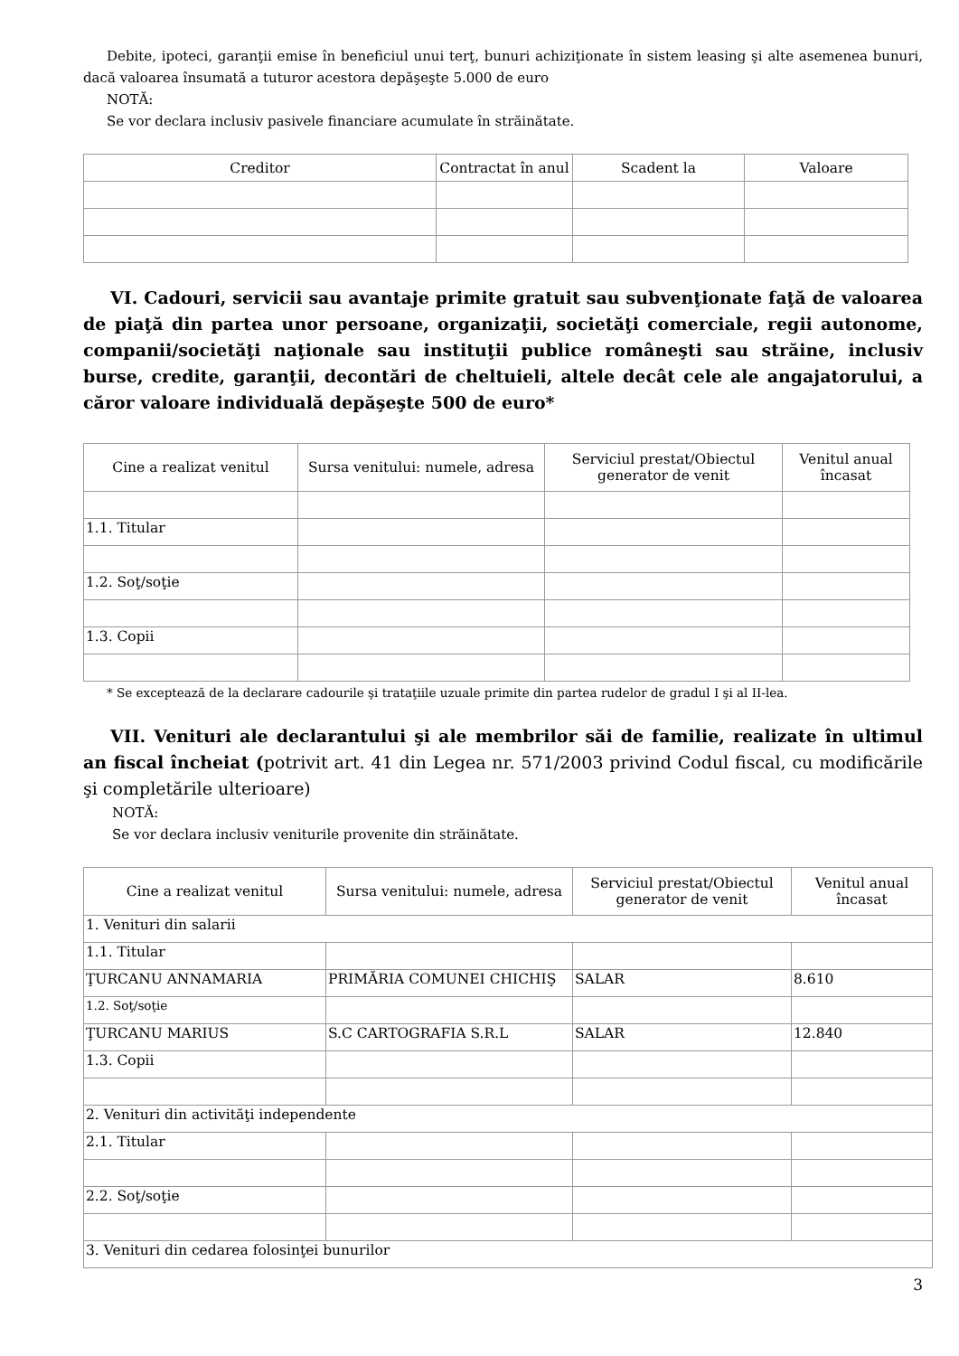Debite, ipoteci, garanţii emise în beneficiul unui terţ, bunuri achiziţionate în sistem leasing şi alte asemenea bunuri, dacă valoarea însumată a tuturor acestora depăşeşte 5.000 de euro
NOTĂ:
Se vor declara inclusiv pasivele financiare acumulate în străinătate.
| Creditor | Contractat în anul | Scadent la | Valoare |
| --- | --- | --- | --- |
VI. Cadouri, servicii sau avantaje primite gratuit sau subvenţionate faţă de valoarea de piaţă din partea unor persoane, organizaţii, societăţi comerciale, regii autonome, companii/societăţi naţionale sau instituţii publice româneşti sau străine, inclusiv burse, credite, garanţii, decontări de cheltuieli, altele decât cele ale angajatorului, a căror valoare individuală depăşeşte 500 de euro*
| Cine a realizat venitul | Sursa venitului: numele, adresa | Serviciul prestat/Obiectul generator de venit | Venitul anual încasat |
| --- | --- | --- | --- |
| 1.1. Titular | | | |
| 1.2. Soţ/soţie | | | |
| 1.3. Copii | | | |
* Se exceptează de la declarare cadourile şi trataţiile uzuale primite din partea rudelor de gradul I şi al II-lea.
VII. Venituri ale declarantului şi ale membrilor săi de familie, realizate în ultimul an fiscal încheiat (potrivit art. 41 din Legea nr. 571/2003 privind Codul fiscal, cu modificările şi completările ulterioare)
NOTĂ:
Se vor declara inclusiv veniturile provenite din străinătate.
| Cine a realizat venitul | Sursa venitului: numele, adresa | Serviciul prestat/Obiectul generator de venit | Venitul anual încasat |
| --- | --- | --- | --- |
| 1. Venituri din salarii | | | |
| 1.1. Titular | | | |
| ŢURCANU ANNAMARIA | PRIMĂRIA COMUNEI CHICHIŞ | SALAR | 8.610 |
| 1.2. Soţ/soţie | | | |
| ŢURCANU MARIUS | S.C CARTOGRAFIA S.R.L | SALAR | 12.840 |
| 1.3. Copii | | | |
| 2. Venituri din activităţi independente | | | |
| 2.1. Titular | | | |
| 2.2. Soţ/soţie | | | |
| 3. Venituri din cedarea folosinţei bunurilor | | | |
3